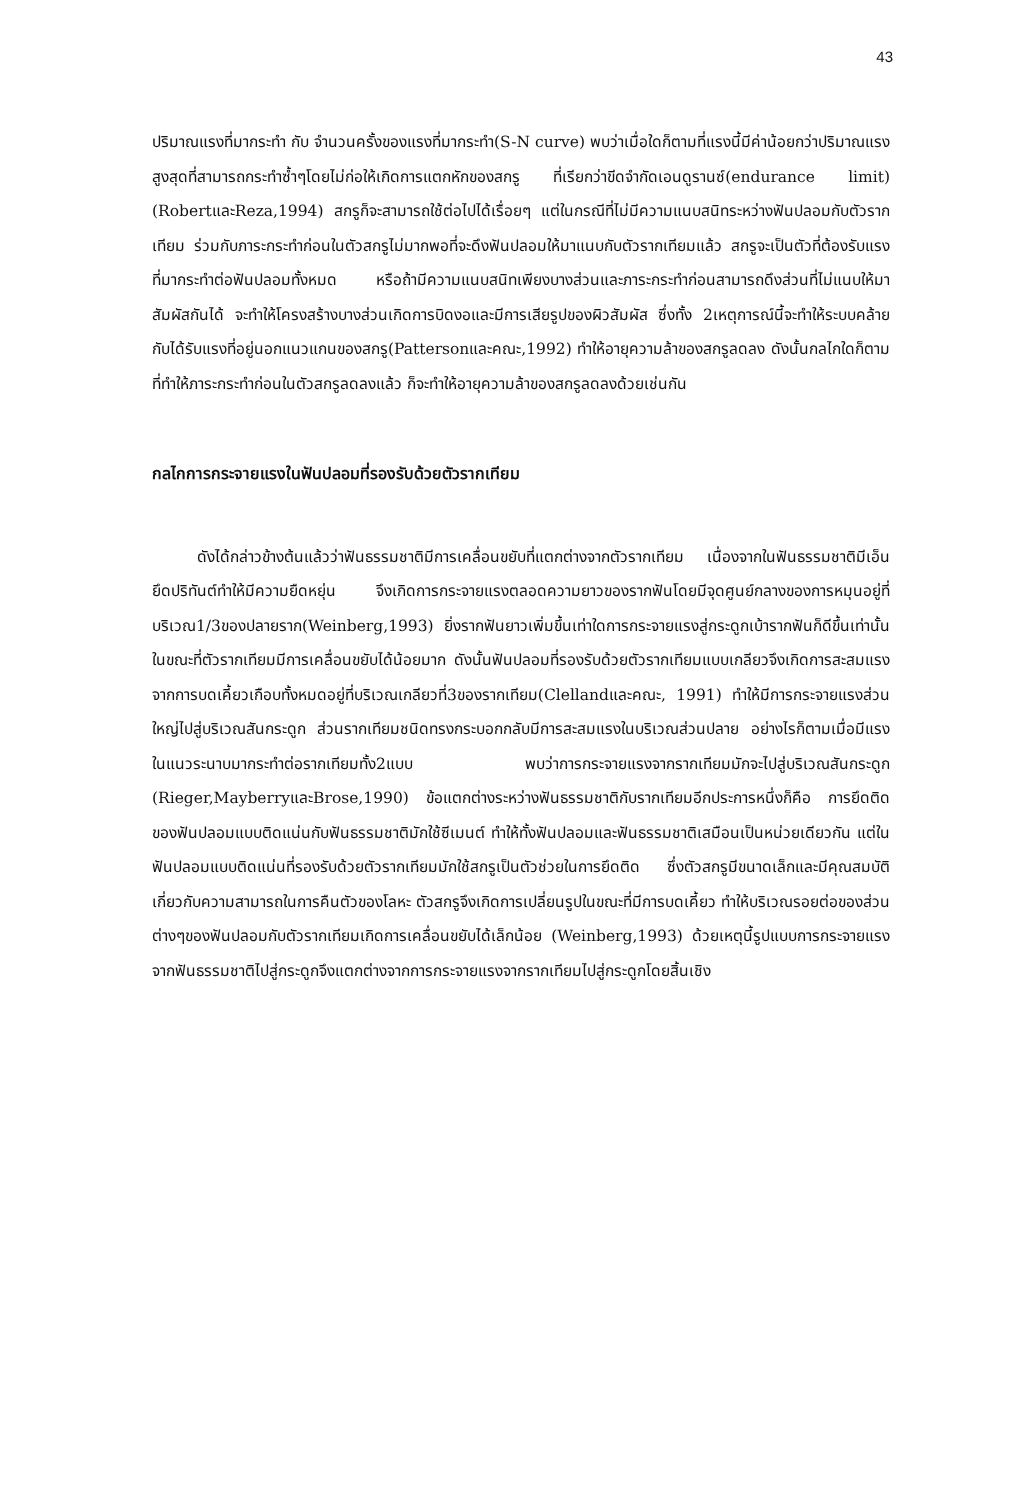43
ปริมาณแรงที่มากระทำ กับ จำนวนครั้งของแรงที่มากระทำ(S-N curve) พบว่าเมื่อใดก็ตามที่แรงนี้มีค่าน้อยกว่าปริมาณแรงสูงสุดที่สามารถกระทำซ้ำๆโดยไม่ก่อให้เกิดการแตกหักของสกรู ที่เรียกว่าขีดจำกัดเอนดูรานซ์(endurance limit)(RobertและReza,1994) สกรูก็จะสามารถใช้ต่อไปได้เรื่อยๆ แต่ในกรณีที่ไม่มีความแนบสนิทระหว่างฟันปลอมกับตัวรากเทียม ร่วมกับภาระกระทำก่อนในตัวสกรูไม่มากพอที่จะดึงฟันปลอมให้มาแนบกับตัวรากเทียมแล้ว สกรูจะเป็นตัวที่ต้องรับแรงที่มากระทำต่อฟันปลอมทั้งหมด หรือถ้ามีความแนบสนิทเพียงบางส่วนและภาระกระทำก่อนสามารถดึงส่วนที่ไม่แนบให้มาสัมผัสกันได้ จะทำให้โครงสร้างบางส่วนเกิดการบิดงอและมีการเสียรูปของผิวสัมผัส ซึ่งทั้ง 2เหตุการณ์นี้จะทำให้ระบบคล้ายกับได้รับแรงที่อยู่นอกแนวแกนของสกรู(Pattersonและคณะ,1992) ทำให้อายุความล้าของสกรูลดลง ดังนั้นกลไกใดก็ตามที่ทำให้ภาระกระทำก่อนในตัวสกรูลดลงแล้ว ก็จะทำให้อายุความล้าของสกรูลดลงด้วยเช่นกัน
กลไกการกระจายแรงในฟันปลอมที่รองรับด้วยตัวรากเทียม
ดังได้กล่าวข้างต้นแล้วว่าฟันธรรมชาติมีการเคลื่อนขยับที่แตกต่างจากตัวรากเทียม เนื่องจากในฟันธรรมชาติมีเอ็นยึดปริทันต์ทำให้มีความยืดหยุ่น จึงเกิดการกระจายแรงตลอดความยาวของรากฟันโดยมีจุดศูนย์กลางของการหมุนอยู่ที่บริเวณ1/3ของปลายราก(Weinberg,1993) ยิ่งรากฟันยาวเพิ่มขึ้นเท่าใดการกระจายแรงสู่กระดูกเบ้ารากฟันก็ดีขึ้นเท่านั้น ในขณะที่ตัวรากเทียมมีการเคลื่อนขยับได้น้อยมาก ดังนั้นฟันปลอมที่รองรับด้วยตัวรากเทียมแบบเกลียวจึงเกิดการสะสมแรงจากการบดเคี้ยวเกือบทั้งหมดอยู่ที่บริเวณเกลียวที่3ของรากเทียม(Clellandและคณะ, 1991) ทำให้มีการกระจายแรงส่วนใหญ่ไปสู่บริเวณสันกระดูก ส่วนรากเทียมชนิดทรงกระบอกกลับมีการสะสมแรงในบริเวณส่วนปลาย อย่างไรก็ตามเมื่อมีแรงในแนวระนาบมากระทำต่อรากเทียมทั้ง2แบบ พบว่าการกระจายแรงจากรากเทียมมักจะไปสู่บริเวณสันกระดูก (Rieger,MayberryและBrose,1990) ข้อแตกต่างระหว่างฟันธรรมชาติกับรากเทียมอีกประการหนึ่งก็คือ การยึดติดของฟันปลอมแบบติดแน่นกับฟันธรรมชาติมักใช้ซีเมนต์ ทำให้ทั้งฟันปลอมและฟันธรรมชาติเสมือนเป็นหน่วยเดียวกัน แต่ในฟันปลอมแบบติดแน่นที่รองรับด้วยตัวรากเทียมมักใช้สกรูเป็นตัวช่วยในการยึดติด ซึ่งตัวสกรูมีขนาดเล็กและมีคุณสมบัติเกี่ยวกับความสามารถในการคืนตัวของโลหะ ตัวสกรูจึงเกิดการเปลี่ยนรูปในขณะที่มีการบดเคี้ยว ทำให้บริเวณรอยต่อของส่วนต่างๆของฟันปลอมกับตัวรากเทียมเกิดการเคลื่อนขยับได้เล็กน้อย (Weinberg,1993) ด้วยเหตุนี้รูปแบบการกระจายแรงจากฟันธรรมชาติไปสู่กระดูกจึงแตกต่างจากการกระจายแรงจากรากเทียมไปสู่กระดูกโดยสิ้นเชิง